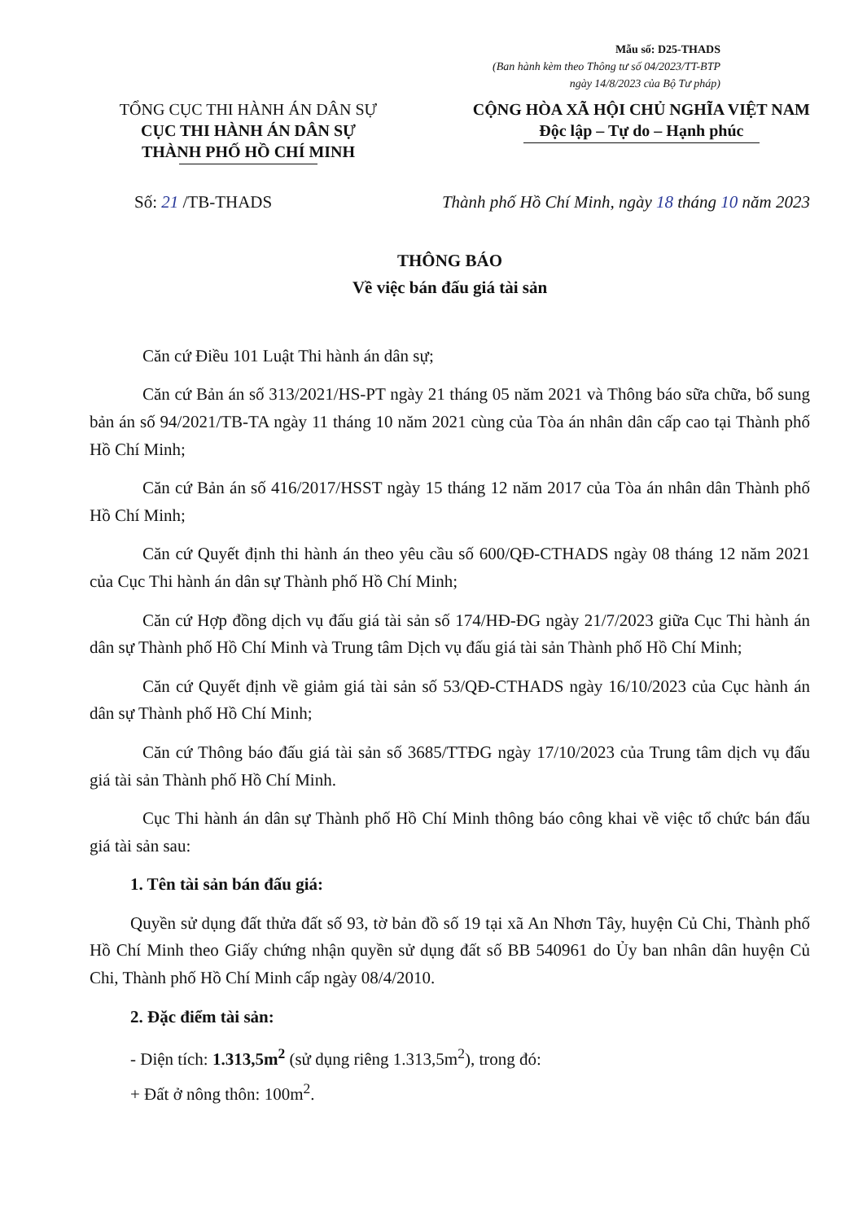Mẫu số: D25-THADS
(Ban hành kèm theo Thông tư số 04/2023/TT-BTP
ngày 14/8/2023 của Bộ Tư pháp)
TỔNG CỤC THI HÀNH ÁN DÂN SỰ
CỤC THI HÀNH ÁN DÂN SỰ
THÀNH PHỐ HỒ CHÍ MINH
CỘNG HÒA XÃ HỘI CHỦ NGHĨA VIỆT NAM
Độc lập – Tự do – Hạnh phúc
Số: 21 /TB-THADS Thành phố Hồ Chí Minh, ngày 18 tháng 10 năm 2023
THÔNG BÁO
Về việc bán đấu giá tài sản
Căn cứ Điều 101 Luật Thi hành án dân sự;
Căn cứ Bản án số 313/2021/HS-PT ngày 21 tháng 05 năm 2021 và Thông báo sữa chữa, bổ sung bản án số 94/2021/TB-TA ngày 11 tháng 10 năm 2021 cùng của Tòa án nhân dân cấp cao tại Thành phố Hồ Chí Minh;
Căn cứ Bản án số 416/2017/HSST ngày 15 tháng 12 năm 2017 của Tòa án nhân dân Thành phố Hồ Chí Minh;
Căn cứ Quyết định thi hành án theo yêu cầu số 600/QĐ-CTHADS ngày 08 tháng 12 năm 2021 của Cục Thi hành án dân sự Thành phố Hồ Chí Minh;
Căn cứ Hợp đồng dịch vụ đấu giá tài sản số 174/HĐ-ĐG ngày 21/7/2023 giữa Cục Thi hành án dân sự Thành phố Hồ Chí Minh và Trung tâm Dịch vụ đấu giá tài sản Thành phố Hồ Chí Minh;
Căn cứ Quyết định về giảm giá tài sản số 53/QĐ-CTHADS ngày 16/10/2023 của Cục hành án dân sự Thành phố Hồ Chí Minh;
Căn cứ Thông báo đấu giá tài sản số 3685/TTĐG ngày 17/10/2023 của Trung tâm dịch vụ đấu giá tài sản Thành phố Hồ Chí Minh.
Cục Thi hành án dân sự Thành phố Hồ Chí Minh thông báo công khai về việc tổ chức bán đấu giá tài sản sau:
1. Tên tài sản bán đấu giá:
Quyền sử dụng đất thửa đất số 93, tờ bản đồ số 19 tại xã An Nhơn Tây, huyện Củ Chi, Thành phố Hồ Chí Minh theo Giấy chứng nhận quyền sử dụng đất số BB 540961 do Ủy ban nhân dân huyện Củ Chi, Thành phố Hồ Chí Minh cấp ngày 08/4/2010.
2. Đặc điểm tài sản:
- Diện tích: 1.313,5m<sup>2</sup> (sử dụng riêng 1.313,5m<sup>2</sup>), trong đó:
+ Đất ở nông thôn: 100m<sup>2</sup>.